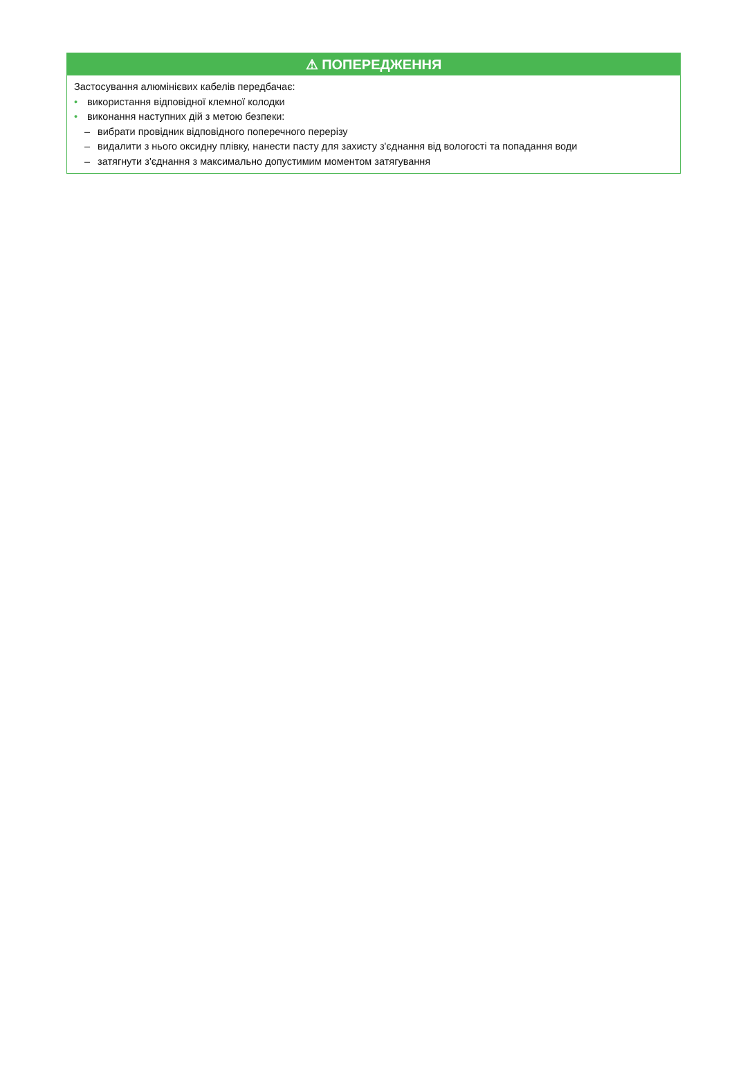⚠ ПОПЕРЕДЖЕННЯ
Застосування алюмінієвих кабелів передбачає:
• використання відповідної клемної колодки
• виконання наступних дій з метою безпеки:
– вибрати провідник відповідного поперечного перерізу
– видалити з нього оксидну плівку, нанести пасту для захисту з'єднання від вологості та попадання води
– затягнути з'єднання з максимально допустимим моментом затягування